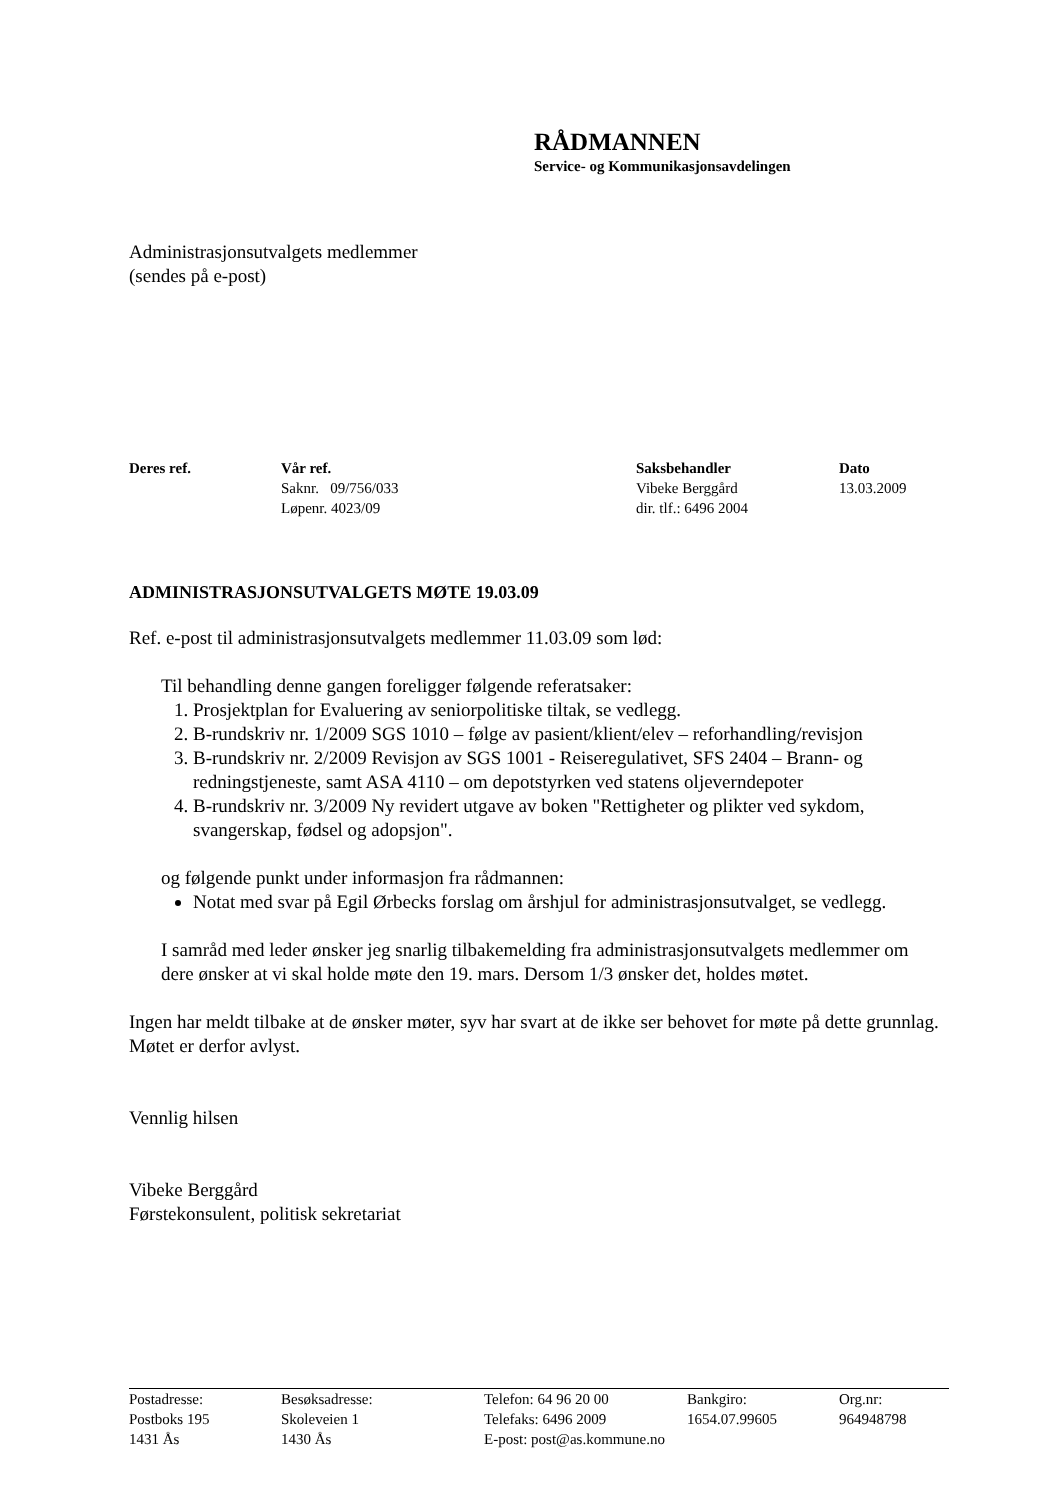RÅDMANNEN
Service- og Kommunikasjonsavdelingen
Administrasjonsutvalgets medlemmer
(sendes på e-post)
| Deres ref. | Vår ref. | Saksbehandler | Dato |
| --- | --- | --- | --- |
| | Saknr. 09/756/033 | Vibeke Berggård | 13.03.2009 |
| | Løpenr. 4023/09 | dir. tlf.: 6496 2004 | |
ADMINISTRASJONSUTVALGETS MØTE 19.03.09
Ref. e-post til administrasjonsutvalgets medlemmer 11.03.09 som lød:
Til behandling denne gangen foreligger følgende referatsaker:
1. Prosjektplan for Evaluering av seniorpolitiske tiltak, se vedlegg.
2. B-rundskriv nr. 1/2009 SGS 1010 – følge av pasient/klient/elev – reforhandling/revisjon
3. B-rundskriv nr. 2/2009 Revisjon av SGS 1001 - Reiseregulativet, SFS 2404 – Brann- og redningstjeneste, samt ASA 4110 – om depotstyrken ved statens oljeverndepoter
4. B-rundskriv nr. 3/2009 Ny revidert utgave av boken "Rettigheter og plikter ved sykdom, svangerskap, fødsel og adopsjon".
og følgende punkt under informasjon fra rådmannen:
Notat med svar på Egil Ørbecks forslag om årshjul for administrasjonsutvalget, se vedlegg.
I samråd med leder ønsker jeg snarlig tilbakemelding fra administrasjonsutvalgets medlemmer om dere ønsker at vi skal holde møte den 19. mars. Dersom 1/3 ønsker det, holdes møtet.
Ingen har meldt tilbake at de ønsker møter, syv har svart at de ikke ser behovet for møte på dette grunnlag. Møtet er derfor avlyst.
Vennlig hilsen
Vibeke Berggård
Førstekonsulent, politisk sekretariat
| Postadresse: | Besøksadresse: | Telefon: 64 96 20 00 | Bankgiro: | Org.nr: |
| Postboks 195 | Skoleveien 1 | Telefaks: 6496 2009 | 1654.07.99605 | 964948798 |
| 1431 Ås | 1430 Ås | E-post: post@as.kommune.no | | |